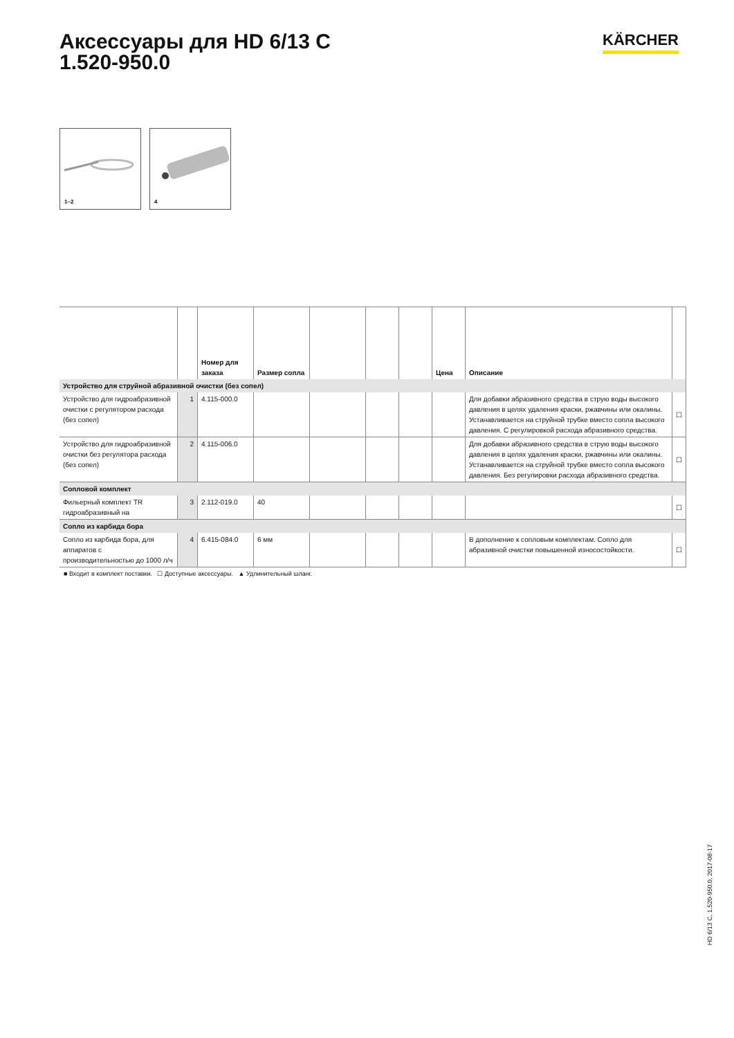Аксессуары для HD 6/13 C
1.520-950.0
KÄRCHER
1–2
4
| | | Номер для заказа | Размер сопла | | | | Цена | Описание | |
| --- | --- | --- | --- | --- | --- | --- | --- | --- | --- |
| Устройство для струйной абразивной очистки (без сопел) | | | | | | | | | |
| Устройство для гидроабразивной очистки с регулятором расхода (без сопел) | 1 | 4.115-000.0 | | | | | | Для добавки абразивного средства в струю воды высокого давления в целях удаления краски, ржавчины или окалины. Устанавливается на струйной трубке вместо сопла высокого давления. С регулировкой расхода абразивного средства. | ☐ |
| Устройство для гидроабразивной очистки без регулятора расхода (без сопел) | 2 | 4.115-006.0 | | | | | | Для добавки абразивного средства в струю воды высокого давления в целях удаления краски, ржавчины или окалины. Устанавливается на струйной трубке вместо сопла высокого давления. Без регулировки расхода абразивного средства. | ☐ |
| Сопловой комплект | | | | | | | | | |
| Фильерный комплект TR гидроабразивный на | 3 | 2.112-019.0 | 40 | | | | | | ☐ |
| Сопло из карбида бора | | | | | | | | | |
| Сопло из карбида бора, для аппаратов с производительностью до 1000 л/ч | 4 | 6.415-084.0 | 6 мм | | | | | В дополнение к сопловым комплектам. Сопло для абразивной очистки повышенной износостойкости. | ☐ |
■ Входит в комплект поставки. ☐ Доступные аксессуары. ▲ Удлинительный шланг.
HD 6/13 C, 1.520-950.0, 2017-08-17